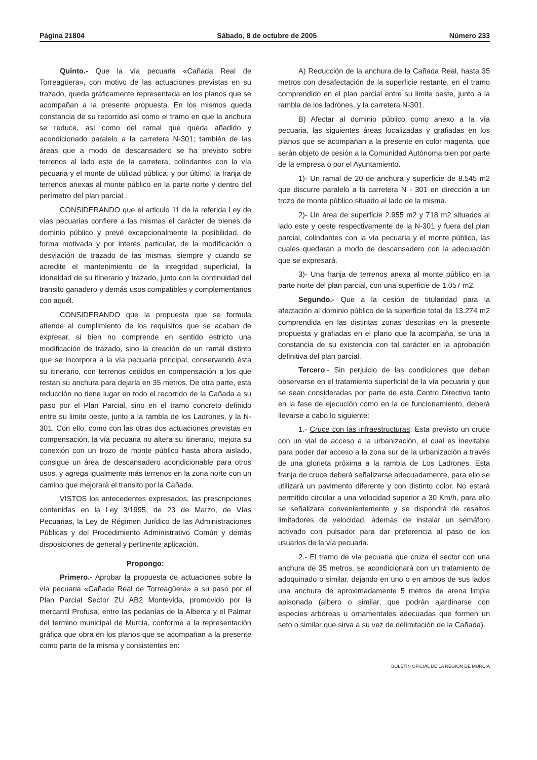Página 21804 Sábado, 8 de octubre de 2005 Número 233
Quinto.- Que la vía pecuaria «Cañada Real de Torreagüera», con motivo de las actuaciones previstas en su trazado, queda gráficamente representada en los planos que se acompañan a la presente propuesta. En los mismos queda constancia de su recorrido así como el tramo en que la anchura se reduce, así como del ramal que queda añadido y acondicionado paralelo a la carretera N-301; también de las áreas que a modo de descansadero se ha previsto sobre terrenos al lado este de la carretera, colindantes con la vía pecuaria y el monte de utilidad pública; y por último, la franja de terrenos anexas al monte público en la parte norte y dentro del perímetro del plan parcial .
CONSIDERANDO que el articulo 11 de la referida Ley de vías pecuarias confiere a las mismas el carácter de bienes de dominio público y prevé excepcionalmente la posibilidad, de forma motivada y por interés particular, de la modificación o desviación de trazado de las mismas, siempre y cuando se acredite el mantenimiento de la integridad superficial, la idoneidad de su itinerario y trazado, junto con la continuidad del transito ganadero y demás usos compatibles y complementarios con aquél.
CONSIDERANDO que la propuesta que se formula atiende al cumplimiento de los requisitos que se acaban de expresar, si bien no comprende en sentido estricto una modificación de trazado, sino la creación de un ramal distinto que se incorpora a la vía pecuaria principal, conservando ésta su itinerario, con terrenos cedidos en compensación a los que restan su anchura para dejarla en 35 metros. De otra parte, esta reducción no tiene lugar en todo el recorrido de la Cañada a su paso por el Plan Parcial, sino en el tramo concreto definido entre su limite oeste, junto a la rambla de los Ladrones, y la N- 301. Con ello, como con las otras dos actuaciones previstas en compensación, la vía pecuaria no altera su itinerario, mejora su conexión con un trozo de monte público hasta ahora aislado, consigue un área de descansadero acondicionable para otros usos, y agrega igualmente más terrenos en la zona norte con un camino que mejorará el transito por la Cañada.
VISTOS los antecedentes expresados, las prescripciones contenidas en la Ley 3/1995, de 23 de Marzo, de Vías Pecuarias, la Ley de Régimen Jurídico de las Administraciones Públicas y del Procedimiento Administrativo Común y demás disposiciones de general y pertinente aplicación.
Propongo:
Primero.- Aprobar la propuesta de actuaciones sobre la vía pecuaria «Cañada Real de Torreagüera» a su paso por el Plan Parcial Sector ZU AB2 Montevida, promovido por la mercantil Profusa, entre las pedanías de la Alberca y el Palmar del termino municipal de Murcia, conforme a la representación gráfica que obra en los planos que se acompañan a la presente como parte de la misma y consistentes en:
A) Reducción de la anchura de la Cañada Real, hasta 35 metros con desafectación de la superficie restante, en el tramo comprendido en el plan parcial entre su limite oeste, junto a la rambla de los ladrones, y la carretera N-301.
B) Afectar al dominio público como anexo a la vía pecuaria, las siguientes áreas localizadas y grafiadas en los planos que se acompañan a la presente en color magenta, que serán objeto de cesión a la Comunidad Autónoma bien por parte de la empresa o por el Ayuntamiento.
1)- Un ramal de 20 de anchura y superficie de 8.545 m2 que discurre paralelo a la carretera N - 301 en dirección a un trozo de monte público situado al lado de la misma.
2)- Un área de superficie 2.955 m2 y 718 m2 situados al lado este y oeste respectivamente de la N-301 y fuera del plan parcial, colindantes con la vía pecuaria y el monte público, las cuales quedarán a modo de descansadero con la adecuación que se expresará.
3)- Una franja de terrenos anexa al monte público en la parte norte del plan parcial, con una superficie de 1.057 m2.
Segundo.- Que a la cesión de titularidad para la afectación al dominio público de la superficie total de 13.274 m2 comprendida en las distintas zonas descritas en la presente propuesta y grafiadas en el plano que la acompaña, se una la constancia de su existencia con tal carácter en la aprobación definitiva del plan parcial.
Tercero.- Sin perjuicio de las condiciones que deban observarse en el tratamiento superficial de la vía pecuaria y que se sean consideradas por parte de este Centro Directivo tanto en la fase de ejecución como en la de funcionamiento, deberá llevarse a cabo lo siguiente:
1.- Cruce con las infraestructuras: Esta previsto un cruce con un vial de acceso a la urbanización, el cual es inevitable para poder dar acceso a la zona sur de la urbanización a través de una glorieta próxima a la rambla de Los Ladrones. Esta franja de cruce deberá señalizarse adecuadamente, para ello se utilizará un pavimento diferente y con distinto color. No estará permitido circular a una velocidad superior a 30 Km/h, para ello se señalizara convenientemente y se dispondrá de resaltos limitadores de velocidad, además de instalar un semáforo activado con pulsador para dar preferencia al paso de los usuarios de la vía pecuaria.
2.- El tramo de vía pecuaria que cruza el sector con una anchura de 35 metros, se acondicionará con un tratamiento de adoquinado o similar, dejando en uno o en ambos de sus lados una anchura de aproximadamente 5 metros de arena limpia apisonada (albero o similar, que podrán ajardinarse con especies arbóreas u ornamentales adecuadas que formen un seto o similar que sirva a su vez de delimitación de la Cañada).
BOLETÍN OFICIAL DE LA REGIÓN DE MURCIA